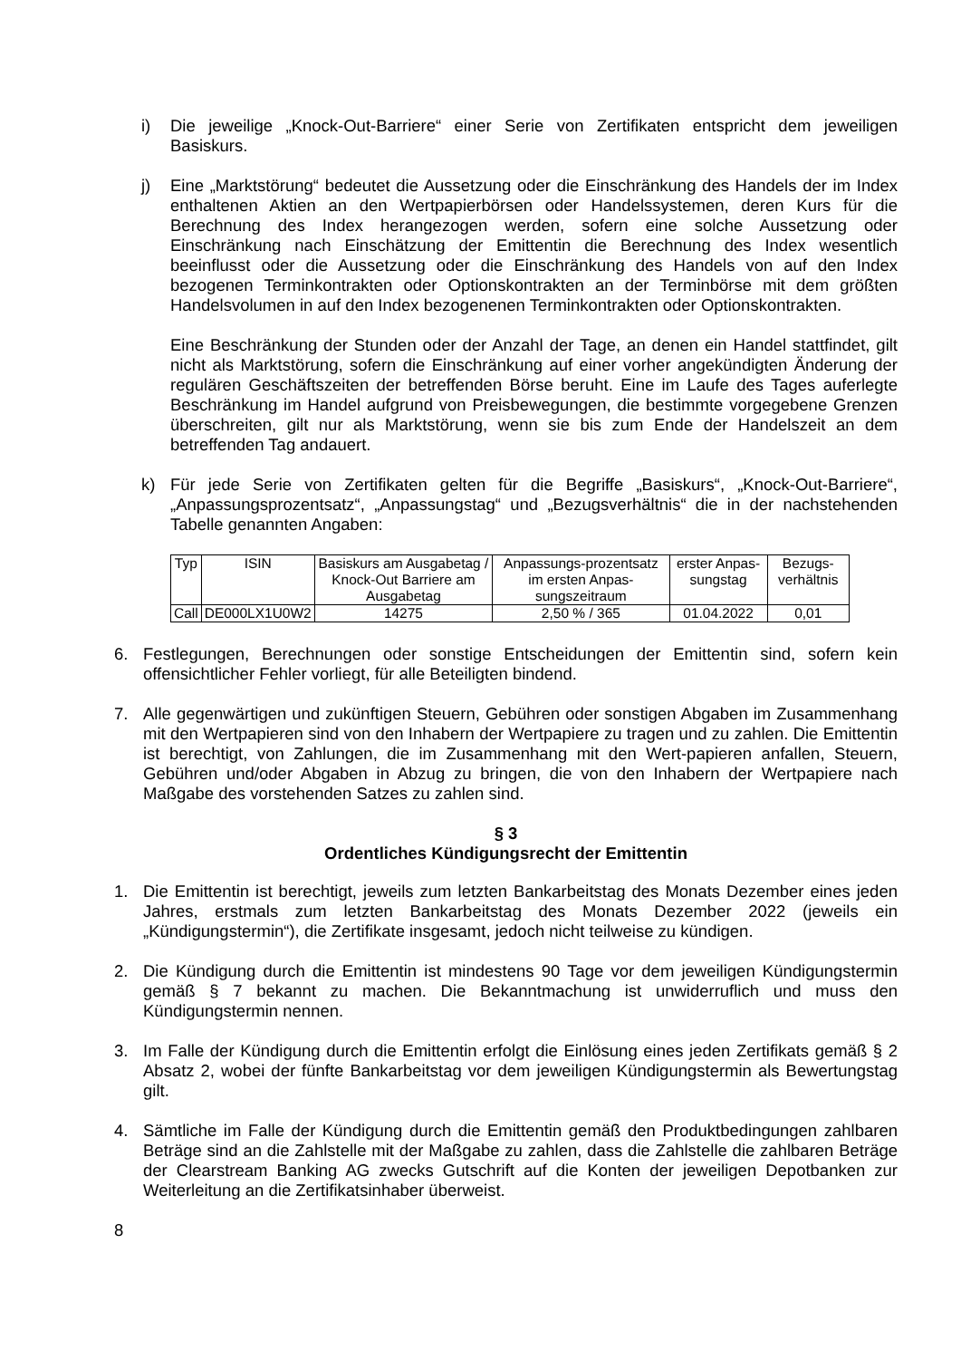i) Die jeweilige „Knock-Out-Barriere“ einer Serie von Zertifikaten entspricht dem jeweiligen Basiskurs.
j) Eine „Marktstörung“ bedeutet die Aussetzung oder die Einschränkung des Handels der im Index enthaltenen Aktien an den Wertpapierbörsen oder Handelssystemen, deren Kurs für die Berechnung des Index herangezogen werden, sofern eine solche Aussetzung oder Einschränkung nach Einschätzung der Emittentin die Berechnung des Index wesentlich beeinflusst oder die Aussetzung oder die Einschränkung des Handels von auf den Index bezogenen Terminkontrakten oder Optionskontrakten an der Terminbörse mit dem größten Handelsvolumen in auf den Index bezogenenen Terminkontrakten oder Optionskontrakten.
Eine Beschränkung der Stunden oder der Anzahl der Tage, an denen ein Handel stattfindet, gilt nicht als Marktstörung, sofern die Einschränkung auf einer vorher angekündigten Änderung der regulären Geschäftszeiten der betreffenden Börse beruht. Eine im Laufe des Tages auferlegte Beschränkung im Handel aufgrund von Preisbewegungen, die bestimmte vorgegebene Grenzen überschreiten, gilt nur als Marktstörung, wenn sie bis zum Ende der Handelszeit an dem betreffenden Tag andauert.
k) Für jede Serie von Zertifikaten gelten für die Begriffe „Basiskurs“, „Knock-Out-Barriere“, „Anpassungsprozentsatz“, „Anpassungstag“ und „Bezugsverhältnis“ die in der nachstehenden Tabelle genannten Angaben:
| Typ | ISIN | Basiskurs am Ausgabetag / Knock-Out Barriere am Ausgabetag | Anpassungs-prozentsatz im ersten Anpas-sungszeitraum | erster Anpas-sungstag | Bezugs-verhältnis |
| Call | DE000LX1U0W2 | 14275 | 2,50 % / 365 | 01.04.2022 | 0,01 |
6. Festlegungen, Berechnungen oder sonstige Entscheidungen der Emittentin sind, sofern kein offensichtlicher Fehler vorliegt, für alle Beteiligten bindend.
7. Alle gegenwärtigen und zukünftigen Steuern, Gebühren oder sonstigen Abgaben im Zusammenhang mit den Wertpapieren sind von den Inhabern der Wertpapiere zu tragen und zu zahlen. Die Emittentin ist berechtigt, von Zahlungen, die im Zusammenhang mit den Wert-papieren anfallen, Steuern, Gebühren und/oder Abgaben in Abzug zu bringen, die von den Inhabern der Wertpapiere nach Maßgabe des vorstehenden Satzes zu zahlen sind.
§ 3
Ordentliches Kündigungsrecht der Emittentin
1. Die Emittentin ist berechtigt, jeweils zum letzten Bankarbeitstag des Monats Dezember eines jeden Jahres, erstmals zum letzten Bankarbeitstag des Monats Dezember 2022 (jeweils ein „Kündigungstermin“), die Zertifikate insgesamt, jedoch nicht teilweise zu kündigen.
2. Die Kündigung durch die Emittentin ist mindestens 90 Tage vor dem jeweiligen Kündigungstermin gemäß § 7 bekannt zu machen. Die Bekanntmachung ist unwiderruflich und muss den Kündigungstermin nennen.
3. Im Falle der Kündigung durch die Emittentin erfolgt die Einlösung eines jeden Zertifikats gemäß § 2 Absatz 2, wobei der fünfte Bankarbeitstag vor dem jeweiligen Kündigungstermin als Bewertungstag gilt.
4. Sämtliche im Falle der Kündigung durch die Emittentin gemäß den Produktbedingungen zahlbaren Beträge sind an die Zahlstelle mit der Maßgabe zu zahlen, dass die Zahlstelle die zahlbaren Beträge der Clearstream Banking AG zwecks Gutschrift auf die Konten der jeweiligen Depotbanken zur Weiterleitung an die Zertifikatsinhaber überweist.
8